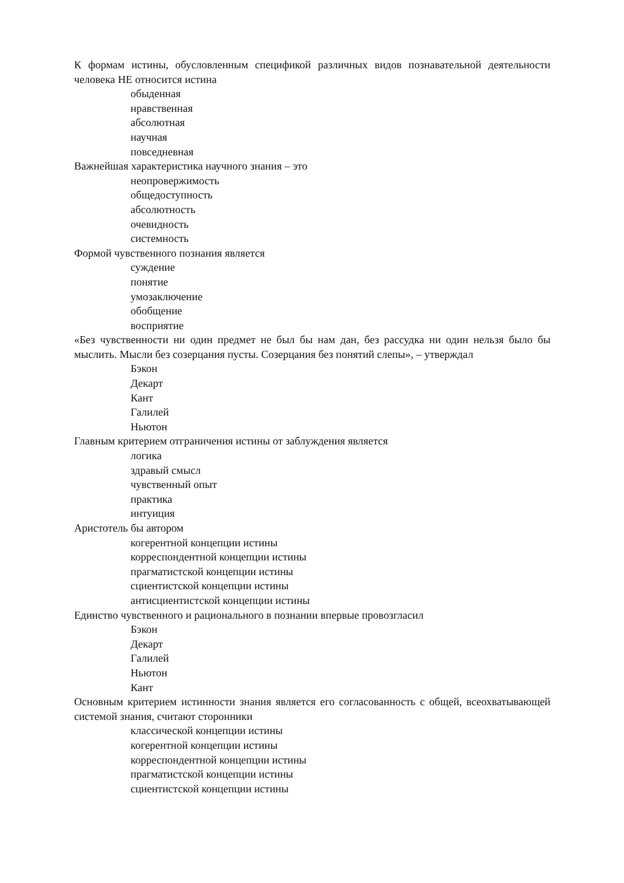К формам истины, обусловленным спецификой различных видов познавательной деятельности человека НЕ относится истина
обыденная
нравственная
абсолютная
научная
повседневная
Важнейшая характеристика научного знания – это
неопровержимость
общедоступность
абсолютность
очевидность
системность
Формой чувственного познания является
суждение
понятие
умозаключение
обобщение
восприятие
«Без чувственности ни один предмет не был бы нам дан, без рассудка ни один нельзя было бы мыслить. Мысли без созерцания пусты. Созерцания без понятий слепы», – утверждал
Бэкон
Декарт
Кант
Галилей
Ньютон
Главным критерием отграничения истины от заблуждения является
логика
здравый смысл
чувственный опыт
практика
интуиция
Аристотель бы автором
когерентной концепции истины
корреспондентной концепции истины
прагматистской концепции истины
сциентистской концепции истины
антисциентистской концепции истины
Единство чувственного и рационального в познании впервые провозгласил
Бэкон
Декарт
Галилей
Ньютон
Кант
Основным критерием истинности знания является его согласованность с общей, всеохватывающей системой знания, считают сторонники
классической концепции истины
когерентной концепции истины
корреспондентной концепции истины
прагматистской концепции истины
сциентистской концепции истины